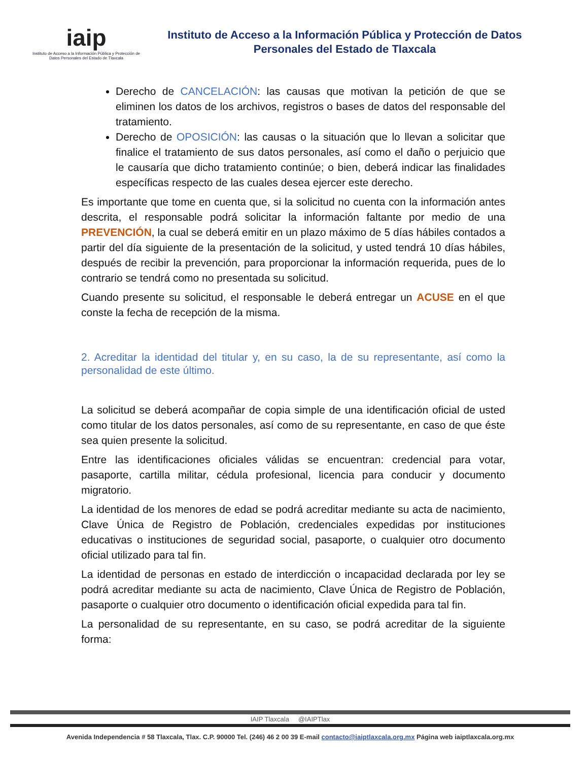iaip
Instituto de Acceso a la Información Pública y Protección de Datos Personales del Estado de Tlaxcala
Instituto de Acceso a la Información Pública y Protección de Datos Personales del Estado de Tlaxcala
Derecho de CANCELACIÓN: las causas que motivan la petición de que se eliminen los datos de los archivos, registros o bases de datos del responsable del tratamiento.
Derecho de OPOSICIÓN: las causas o la situación que lo llevan a solicitar que finalice el tratamiento de sus datos personales, así como el daño o perjuicio que le causaría que dicho tratamiento continúe; o bien, deberá indicar las finalidades específicas respecto de las cuales desea ejercer este derecho.
Es importante que tome en cuenta que, si la solicitud no cuenta con la información antes descrita, el responsable podrá solicitar la información faltante por medio de una PREVENCIÓN, la cual se deberá emitir en un plazo máximo de 5 días hábiles contados a partir del día siguiente de la presentación de la solicitud, y usted tendrá 10 días hábiles, después de recibir la prevención, para proporcionar la información requerida, pues de lo contrario se tendrá como no presentada su solicitud.
Cuando presente su solicitud, el responsable le deberá entregar un ACUSE en el que conste la fecha de recepción de la misma.
2. Acreditar la identidad del titular y, en su caso, la de su representante, así como la personalidad de este último.
La solicitud se deberá acompañar de copia simple de una identificación oficial de usted como titular de los datos personales, así como de su representante, en caso de que éste sea quien presente la solicitud.
Entre las identificaciones oficiales válidas se encuentran: credencial para votar, pasaporte, cartilla militar, cédula profesional, licencia para conducir y documento migratorio.
La identidad de los menores de edad se podrá acreditar mediante su acta de nacimiento, Clave Única de Registro de Población, credenciales expedidas por instituciones educativas o instituciones de seguridad social, pasaporte, o cualquier otro documento oficial utilizado para tal fin.
La identidad de personas en estado de interdicción o incapacidad declarada por ley se podrá acreditar mediante su acta de nacimiento, Clave Única de Registro de Población, pasaporte o cualquier otro documento o identificación oficial expedida para tal fin.
La personalidad de su representante, en su caso, se podrá acreditar de la siguiente forma:
IAIP Tlaxcala @IAIPTlax
Avenida Independencia # 58 Tlaxcala, Tlax. C.P. 90000 Tel. (246) 46 2 00 39 E-mail contacto@iaiptlaxcala.org.mx Página web iaiptlaxcala.org.mx